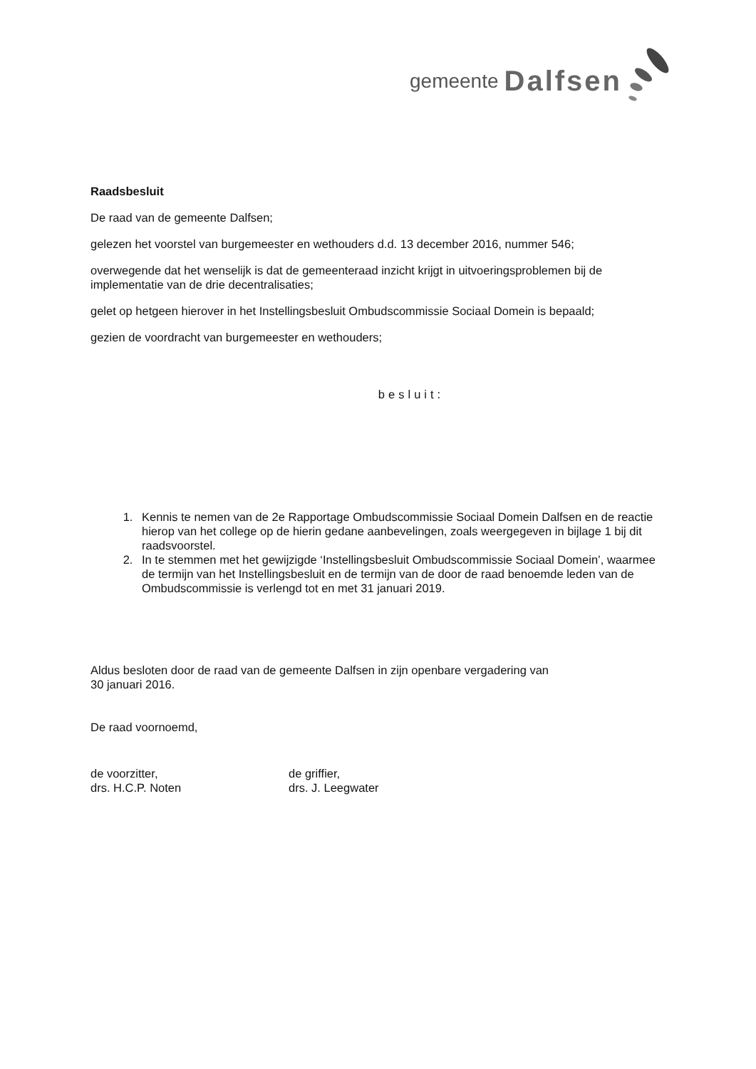gemeente Dalfsen
Raadsbesluit
De raad van de gemeente Dalfsen;
gelezen het voorstel van burgemeester en wethouders d.d. 13 december 2016, nummer 546;
overwegende dat het wenselijk is dat de gemeenteraad inzicht krijgt in uitvoeringsproblemen bij de implementatie van de drie decentralisaties;
gelet op hetgeen hierover in het Instellingsbesluit Ombudscommissie Sociaal Domein is bepaald;
gezien de voordracht van burgemeester en wethouders;
besluit:
1. Kennis te nemen van de 2e Rapportage Ombudscommissie Sociaal Domein Dalfsen en de reactie hierop van het college op de hierin gedane aanbevelingen, zoals weergegeven in bijlage 1 bij dit raadsvoorstel.
2. In te stemmen met het gewijzigde ‘Instellingsbesluit Ombudscommissie Sociaal Domein’, waarmee de termijn van het Instellingsbesluit en de termijn van de door de raad benoemde leden van de Ombudscommissie is verlengd tot en met 31 januari 2019.
Aldus besloten door de raad van de gemeente Dalfsen in zijn openbare vergadering van
30 januari 2016.
De raad voornoemd,
de voorzitter,
drs. H.C.P. Noten
de griffier,
drs. J. Leegwater